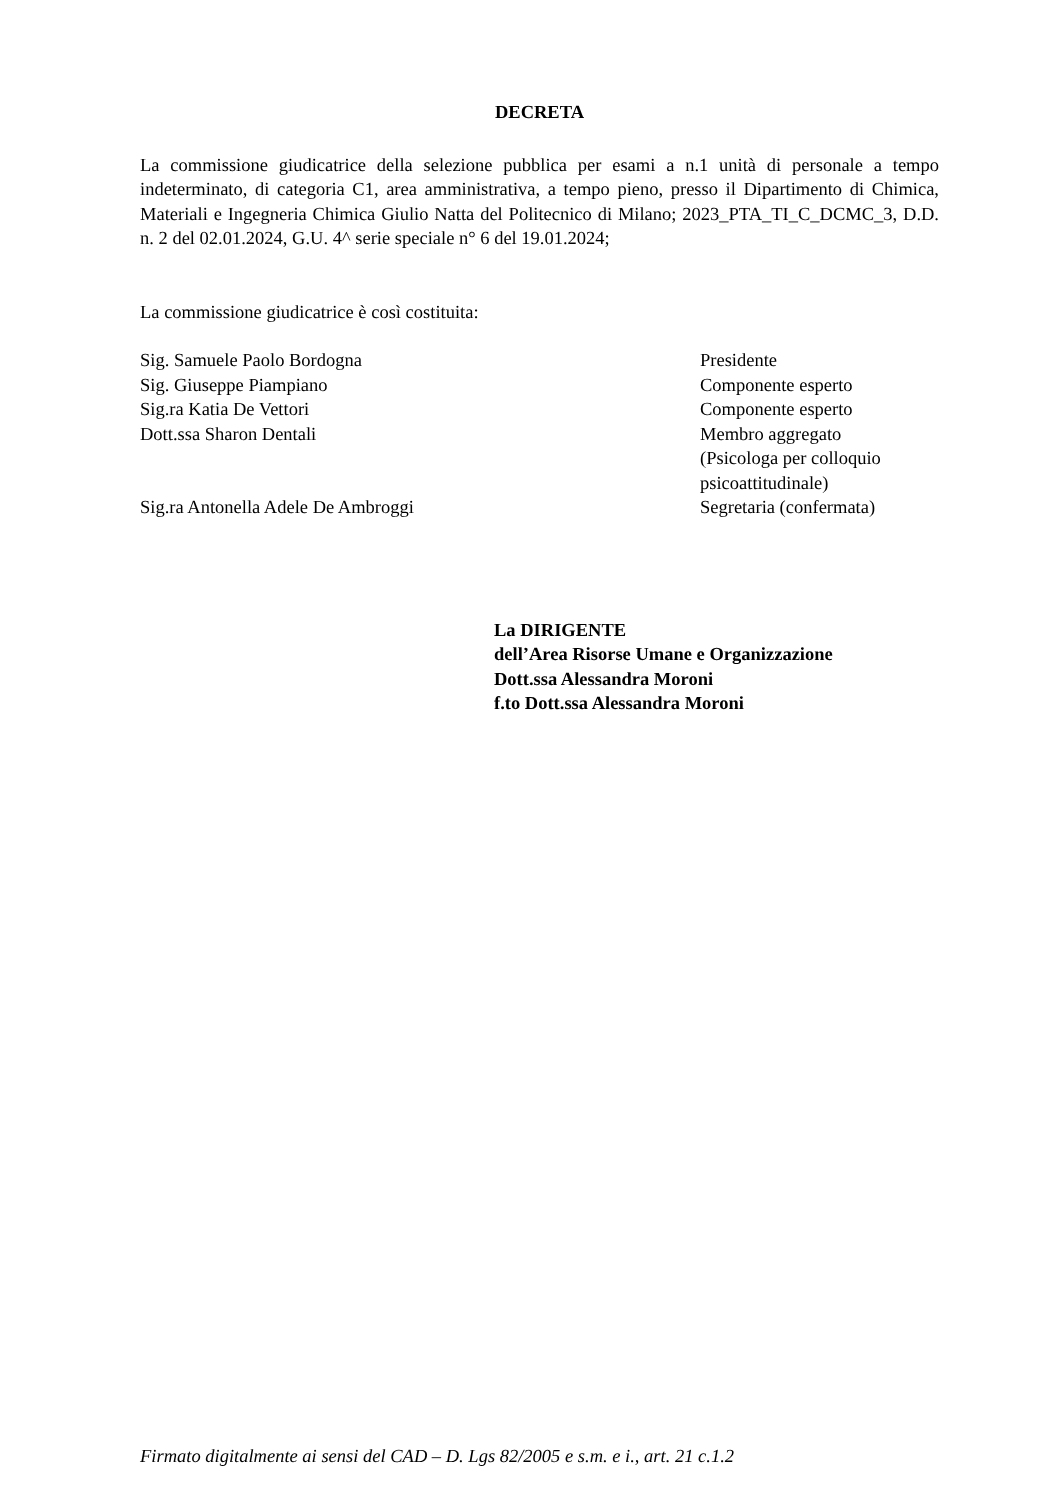DECRETA
La commissione giudicatrice della selezione pubblica per esami a n.1 unità di personale a tempo indeterminato, di categoria C1, area amministrativa, a tempo pieno, presso il Dipartimento di Chimica, Materiali e Ingegneria Chimica Giulio Natta del Politecnico di Milano; 2023_PTA_TI_C_DCMC_3, D.D. n. 2 del 02.01.2024, G.U. 4^ serie speciale n° 6 del 19.01.2024;
La commissione giudicatrice è così costituita:
Sig. Samuele Paolo Bordogna Presidente
Sig. Giuseppe Piampiano Componente esperto
Sig.ra Katia De Vettori Componente esperto
Dott.ssa Sharon Dentali Membro aggregato
(Psicologa per colloquio psicoattitudinale)
Sig.ra Antonella Adele De Ambroggi Segretaria (confermata)
La DIRIGENTE
dell’Area Risorse Umane e Organizzazione
Dott.ssa Alessandra Moroni
f.to Dott.ssa Alessandra Moroni
Firmato digitalmente ai sensi del CAD – D. Lgs 82/2005 e s.m. e i., art. 21 c.1.2